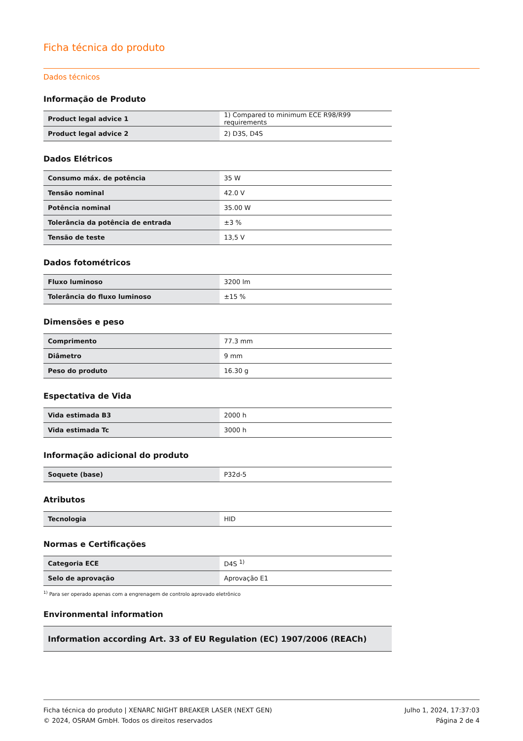Ficha técnica do produto
Dados técnicos
Informação de Produto
| Product legal advice 1 | 1) Compared to minimum ECE R98/R99 requirements |
| Product legal advice 2 | 2) D3S, D4S |
Dados Elétricos
| Consumo máx. de potência | 35 W |
| Tensão nominal | 42.0 V |
| Potência nominal | 35.00 W |
| Tolerância da potência de entrada | ±3 % |
| Tensão de teste | 13,5 V |
Dados fotométricos
| Fluxo luminoso | 3200 lm |
| Tolerância do fluxo luminoso | ±15 % |
Dimensões e peso
| Comprimento | 77.3 mm |
| Diâmetro | 9 mm |
| Peso do produto | 16.30 g |
Espectativa de Vida
| Vida estimada B3 | 2000 h |
| Vida estimada Tc | 3000 h |
Informação adicional do produto
| Soquete (base) | P32d-5 |
Atributos
| Tecnologia | HID |
Normas e Certificações
| Categoria ECE | D4S <sup>1)</sup> |
| Selo de aprovação | Aprovação E1 |
<sup>1)</sup> Para ser operado apenas com a engrenagem de controlo aprovado eletrônico
Environmental information
| Information according Art. 33 of EU Regulation (EC) 1907/2006 (REACh) |
Ficha técnica do produto | XENARC NIGHT BREAKER LASER (NEXT GEN)
© 2024, OSRAM GmbH. Todos os direitos reservados
Julho 1, 2024, 17:37:03
Página 2 de 4